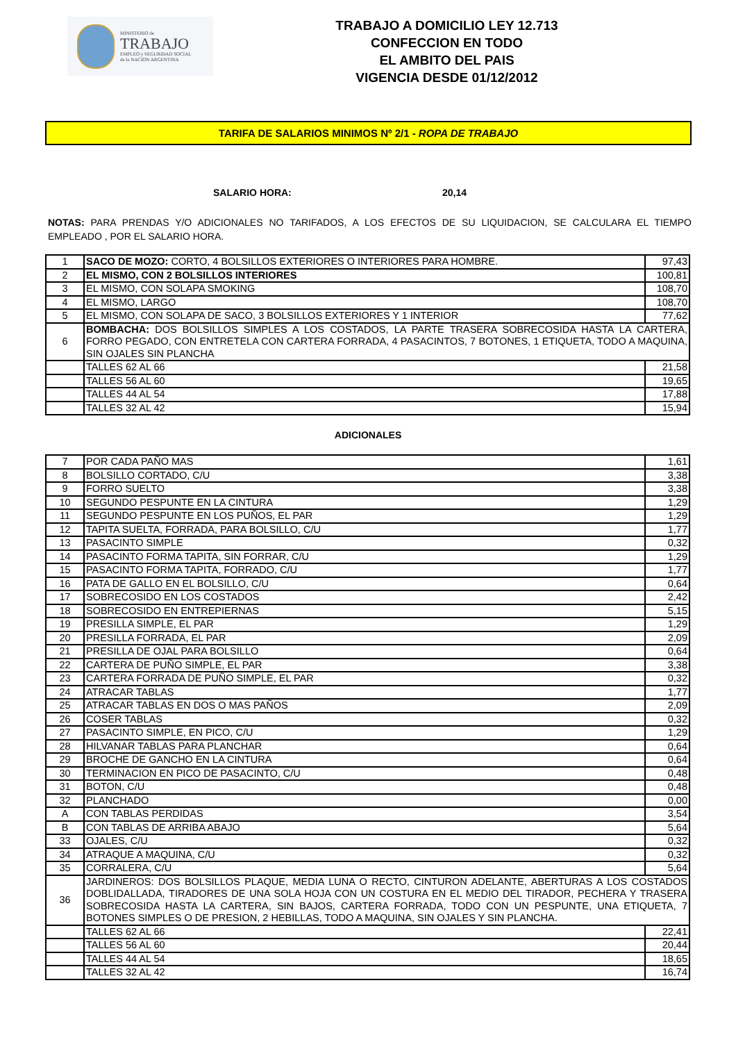MINISTERIO de
TRABAJO
EMPLEO y SEGURIDAD SOCIAL
de la NACION ARGENTINA
TRABAJO A DOMICILIO LEY 12.713
CONFECCION EN TODO
EL AMBITO DEL PAIS
VIGENCIA DESDE 01/12/2012
TARIFA DE SALARIOS MINIMOS Nº 2/1 - ROPA DE TRABAJO
SALARIO HORA: 20,14
NOTAS: PARA PRENDAS Y/O ADICIONALES NO TARIFADOS, A LOS EFECTOS DE SU LIQUIDACION, SE CALCULARA EL TIEMPO EMPLEADO , POR EL SALARIO HORA.
| 1 | SACO DE MOZO: CORTO, 4 BOLSILLOS EXTERIORES O INTERIORES PARA HOMBRE. | 97,43 |
| 2 | EL MISMO, CON 2 BOLSILLOS INTERIORES | 100,81 |
| 3 | EL MISMO, CON SOLAPA SMOKING | 108,70 |
| 4 | EL MISMO, LARGO | 108,70 |
| 5 | EL MISMO, CON SOLAPA DE SACO, 3 BOLSILLOS EXTERIORES Y 1 INTERIOR | 77,62 |
| 6 | BOMBACHA: DOS BOLSILLOS SIMPLES A LOS COSTADOS, LA PARTE TRASERA SOBRECOSIDA HASTA LA CARTERA, FORRO PEGADO, CON ENTRETELA CON CARTERA FORRADA, 4 PASACINTOS, 7 BOTONES, 1 ETIQUETA, TODO A MAQUINA, SIN OJALES SIN PLANCHA | |
| | TALLES 62 AL 66 | 21,58 |
| | TALLES 56 AL 60 | 19,65 |
| | TALLES 44 AL 54 | 17,88 |
| | TALLES 32 AL 42 | 15,94 |
ADICIONALES
| 7 | POR CADA PAÑO MAS | 1,61 |
| 8 | BOLSILLO CORTADO, C/U | 3,38 |
| 9 | FORRO SUELTO | 3,38 |
| 10 | SEGUNDO PESPUNTE EN LA CINTURA | 1,29 |
| 11 | SEGUNDO PESPUNTE EN LOS PUÑOS, EL PAR | 1,29 |
| 12 | TAPITA SUELTA, FORRADA, PARA BOLSILLO, C/U | 1,77 |
| 13 | PASACINTO SIMPLE | 0,32 |
| 14 | PASACINTO FORMA TAPITA, SIN FORRAR, C/U | 1,29 |
| 15 | PASACINTO FORMA TAPITA, FORRADO, C/U | 1,77 |
| 16 | PATA DE GALLO EN EL BOLSILLO, C/U | 0,64 |
| 17 | SOBRECOSIDO EN LOS COSTADOS | 2,42 |
| 18 | SOBRECOSIDO EN ENTREPIERNAS | 5,15 |
| 19 | PRESILLA SIMPLE, EL PAR | 1,29 |
| 20 | PRESILLA FORRADA, EL PAR | 2,09 |
| 21 | PRESILLA DE OJAL PARA BOLSILLO | 0,64 |
| 22 | CARTERA DE PUÑO SIMPLE, EL PAR | 3,38 |
| 23 | CARTERA FORRADA DE PUÑO SIMPLE, EL PAR | 0,32 |
| 24 | ATRACAR TABLAS | 1,77 |
| 25 | ATRACAR TABLAS EN DOS O MAS PAÑOS | 2,09 |
| 26 | COSER TABLAS | 0,32 |
| 27 | PASACINTO SIMPLE, EN PICO, C/U | 1,29 |
| 28 | HILVANAR TABLAS PARA PLANCHAR | 0,64 |
| 29 | BROCHE DE GANCHO EN LA CINTURA | 0,64 |
| 30 | TERMINACION EN PICO DE PASACINTO, C/U | 0,48 |
| 31 | BOTON, C/U | 0,48 |
| 32 | PLANCHADO | 0,00 |
| A | CON TABLAS PERDIDAS | 3,54 |
| B | CON TABLAS DE ARRIBA ABAJO | 5,64 |
| 33 | OJALES, C/U | 0,32 |
| 34 | ATRAQUE A MAQUINA, C/U | 0,32 |
| 35 | CORRALERA, C/U | 5,64 |
| 36 | JARDINEROS: DOS BOLSILLOS PLAQUE, MEDIA LUNA O RECTO, CINTURON ADELANTE, ABERTURAS A LOS COSTADOS DOBLIDALLADA, TIRADORES DE UNA SOLA HOJA CON UN COSTURA EN EL MEDIO DEL TIRADOR, PECHERA Y TRASERA SOBRECOSIDA HASTA LA CARTERA, SIN BAJOS, CARTERA FORRADA, TODO CON UN PESPUNTE, UNA ETIQUETA, 7 BOTONES SIMPLES O DE PRESION, 2 HEBILLAS, TODO A MAQUINA, SIN OJALES Y SIN PLANCHA. | |
| | TALLES 62 AL 66 | 22,41 |
| | TALLES 56 AL 60 | 20,44 |
| | TALLES 44 AL 54 | 18,65 |
| | TALLES 32 AL 42 | 16,74 |